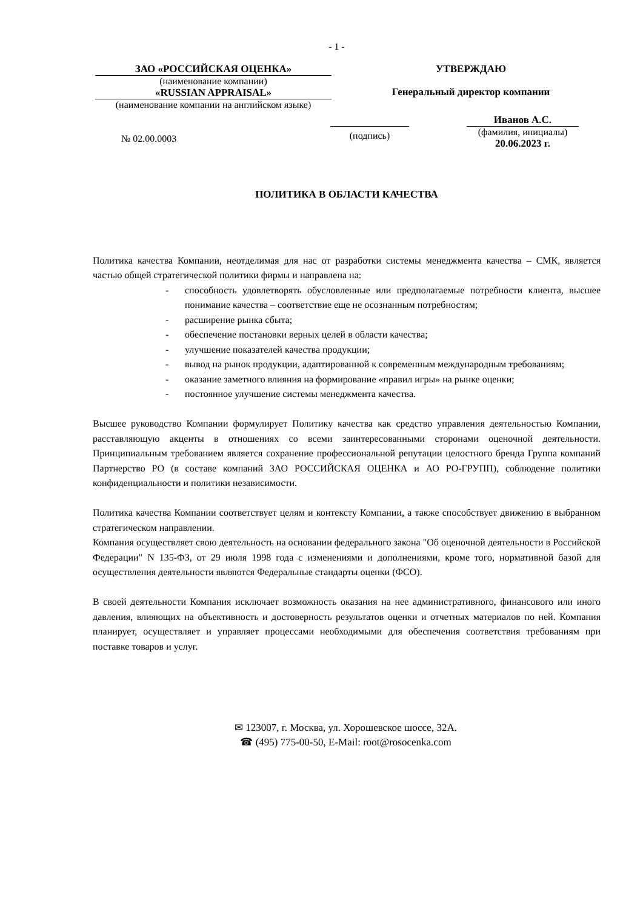- 1 -
ЗАО «РОССИЙСКАЯ ОЦЕНКА»
(наименование компании)
«RUSSIAN APPRAISAL»
(наименование компании на английском языке)
УТВЕРЖДАЮ
Генеральный директор компании
№ 02.00.0003
(подпись)
Иванов А.С.
(фамилия, инициалы)
20.06.2023 г.
ПОЛИТИКА В ОБЛАСТИ КАЧЕСТВА
Политика качества Компании, неотделимая для нас от разработки системы менеджмента качества – СМК, является частью общей стратегической политики фирмы и направлена на:
- способность удовлетворять обусловленные или предполагаемые потребности клиента, высшее понимание качества – соответствие еще не осознанным потребностям;
- расширение рынка сбыта;
- обеспечение постановки верных целей в области качества;
- улучшение показателей качества продукции;
- вывод на рынок продукции, адаптированной к современным международным требованиям;
- оказание заметного влияния на формирование «правил игры» на рынке оценки;
- постоянное улучшение системы менеджмента качества.
Высшее руководство Компании формулирует Политику качества как средство управления деятельностью Компании, расставляющую акценты в отношениях со всеми заинтересованными сторонами оценочной деятельности. Принципиальным требованием является сохранение профессиональной репутации целостного бренда Группа компаний Партнерство РО (в составе компаний ЗАО РОССИЙСКАЯ ОЦЕНКА и АО РО-ГРУПП), соблюдение политики конфиденциальности и политики независимости.
Политика качества Компании соответствует целям и контексту Компании, а также способствует движению в выбранном стратегическом направлении.
Компания осуществляет свою деятельность на основании федерального закона "Об оценочной деятельности в Российской Федерации" N 135-ФЗ, от 29 июля 1998 года с изменениями и дополнениями, кроме того, нормативной базой для осуществления деятельности являются Федеральные стандарты оценки (ФСО).
В своей деятельности Компания исключает возможность оказания на нее административного, финансового или иного давления, влияющих на объективность и достоверность результатов оценки и отчетных материалов по ней. Компания планирует, осуществляет и управляет процессами необходимыми для обеспечения соответствия требованиям при поставке товаров и услуг.
✉ 123007, г. Москва, ул. Хорошевское шоссе, 32А.
☎ (495) 775-00-50, E-Mail: root@rosocenka.com